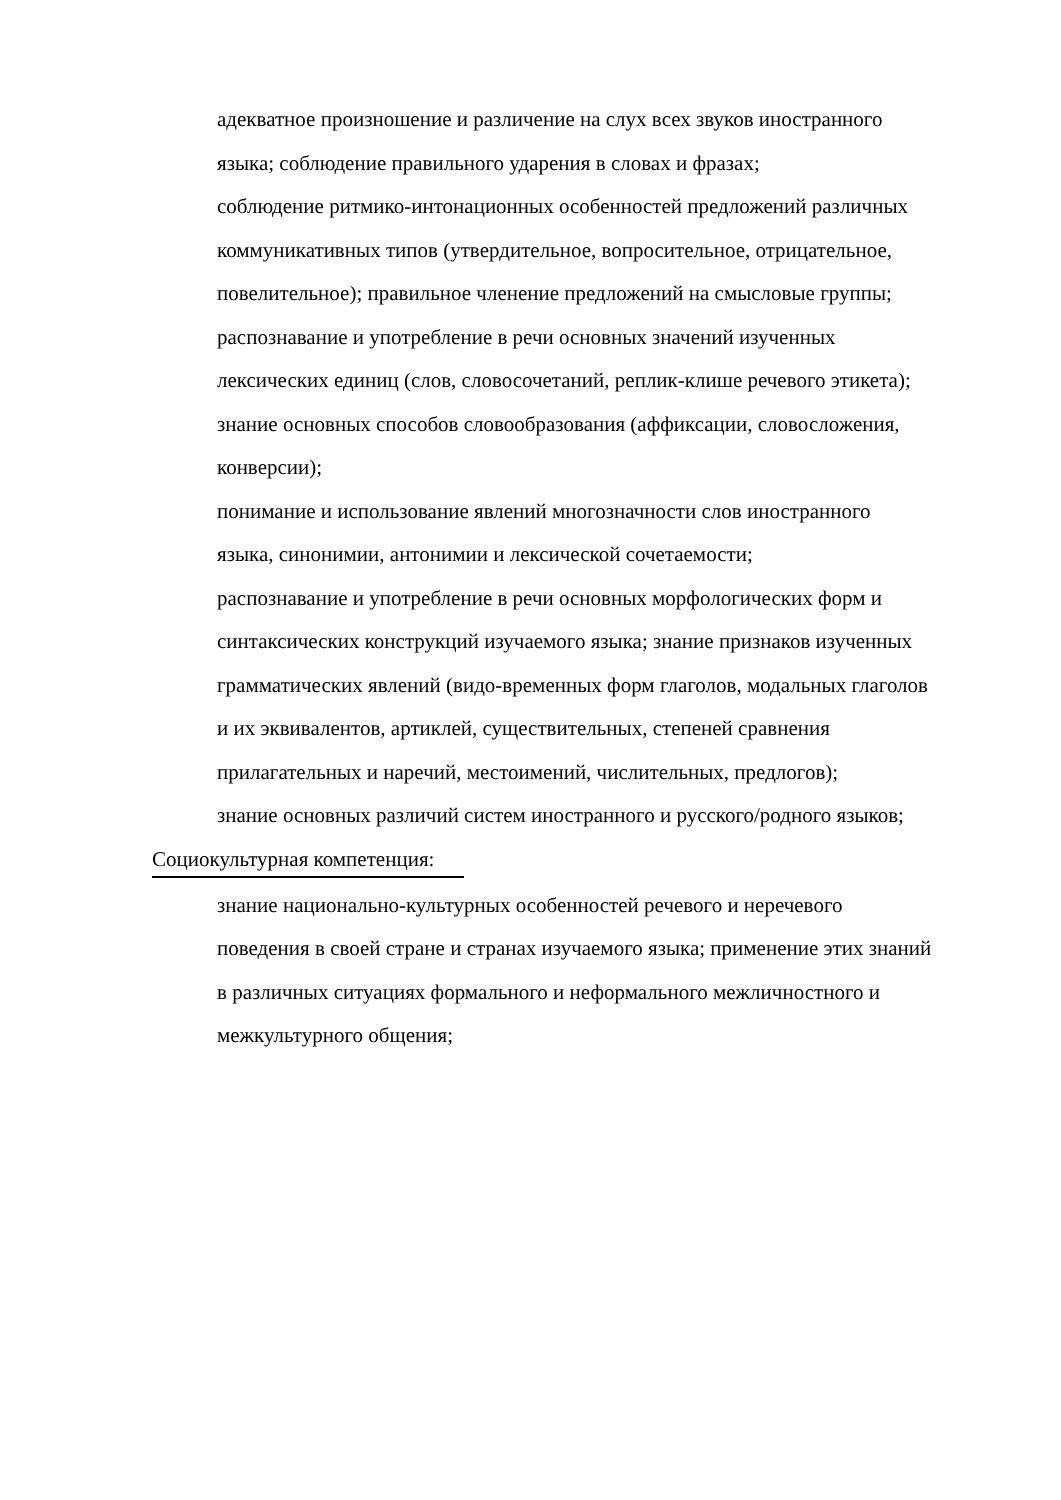адекватное произношение и различение на слух всех звуков иностранного языка; соблюдение правильного ударения в словах и фразах;
соблюдение ритмико-интонационных особенностей предложений различных коммуникативных типов (утвердительное, вопросительное, отрицательное, повелительное); правильное членение предложений на смысловые группы;
распознавание и употребление в речи основных значений изученных лексических единиц (слов, словосочетаний, реплик-клише речевого этикета);
знание основных способов словообразования (аффиксации, словосложения, конверсии);
понимание и использование явлений многозначности слов иностранного языка, синонимии, антонимии и лексической сочетаемости;
распознавание и употребление в речи основных морфологических форм и синтаксических конструкций изучаемого языка; знание признаков изученных грамматических явлений (видо-временных форм глаголов, модальных глаголов и их эквивалентов, артиклей, существительных, степеней сравнения прилагательных и наречий, местоимений, числительных, предлогов);
знание основных различий систем иностранного и русского/родного языков;
Социокультурная компетенция:
знание национально-культурных особенностей речевого и неречевого поведения в своей стране и странах изучаемого языка; применение этих знаний в различных ситуациях формального и неформального межличностного и межкультурного общения;